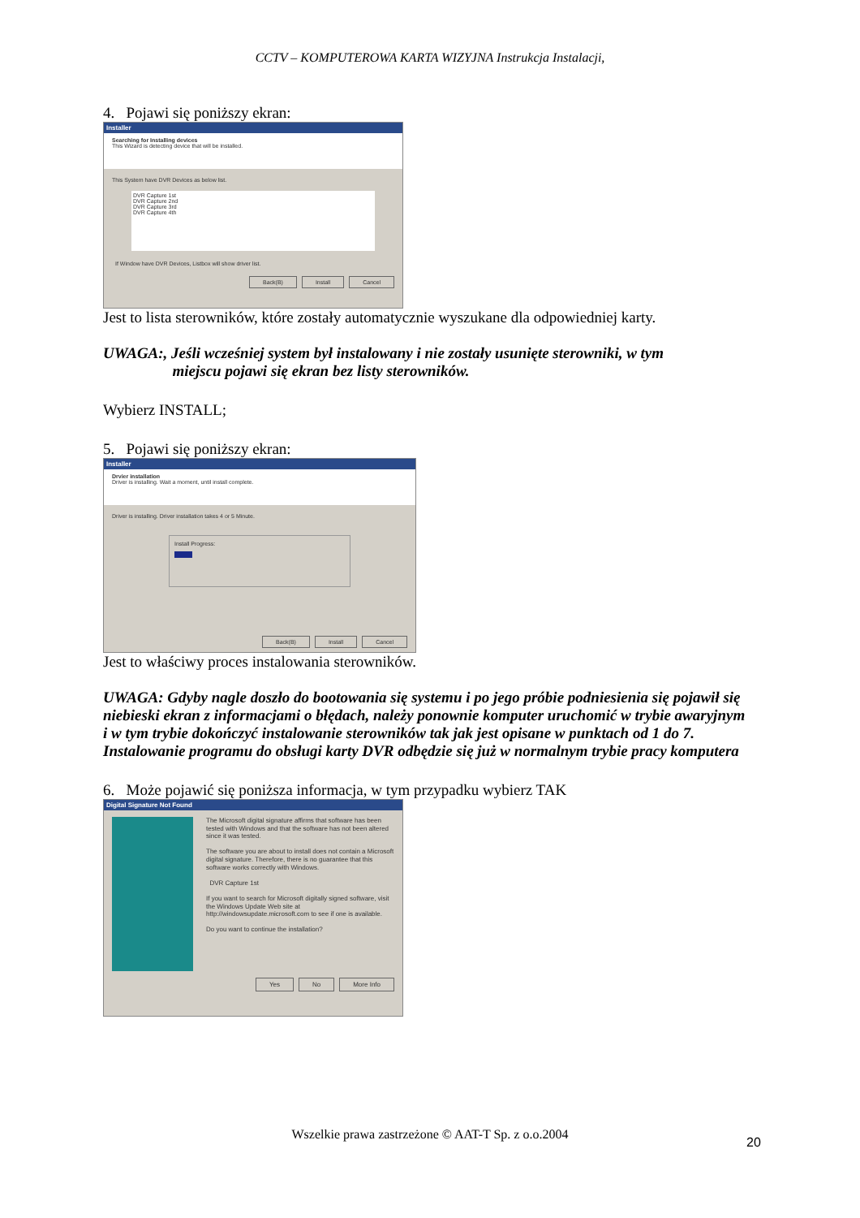CCTV – KOMPUTEROWA KARTA WIZYJNA Instrukcja Instalacji,
4. Pojawi się poniższy ekran:
Installer
Searching for Installing devices
This Wizard is detecting device that will be installed.
This System have DVR Devices as below list.
DVR Capture 1st
DVR Capture 2nd
DVR Capture 3rd
DVR Capture 4th
If Window have DVR Devices, Listbox will show driver list.
Back(B) Install Cancel
Jest to lista sterowników, które zostały automatycznie wyszukane dla odpowiedniej karty.
UWAGA:, Jeśli wcześniej system był instalowany i nie zostały usunięte sterowniki, w tym
miejscu pojawi się ekran bez listy sterowników.
Wybierz INSTALL;
5. Pojawi się poniższy ekran:
Installer
Drvier installation
Driver is installing. Wait a moment, until install complete.
Driver is installing. Driver installation takes 4 or 5 Minute.
Install Progress:
Back(B) Install Cancel
Jest to właściwy proces instalowania sterowników.
UWAGA: Gdyby nagle doszło do bootowania się systemu i po jego próbie podniesienia się pojawił się niebieski ekran z informacjami o błędach, należy ponownie komputer uruchomić w trybie awaryjnym i w tym trybie dokończyć instalowanie sterowników tak jak jest opisane w punktach od 1 do 7. Instalowanie programu do obsługi karty DVR odbędzie się już w normalnym trybie pracy komputera
6. Może pojawić się poniższa informacja, w tym przypadku wybierz TAK
Digital Signature Not Found
The Microsoft digital signature affirms that software has been tested with Windows and that the software has not been altered since it was tested.
The software you are about to install does not contain a Microsoft digital signature. Therefore, there is no guarantee that this software works correctly with Windows.
DVR Capture 1st
If you want to search for Microsoft digitally signed software, visit the Windows Update Web site at http://windowsupdate.microsoft.com to see if one is available.
Do you want to continue the installation?
Yes No More Info
Wszelkie prawa zastrzeżone © AAT-T Sp. z o.o.2004
20